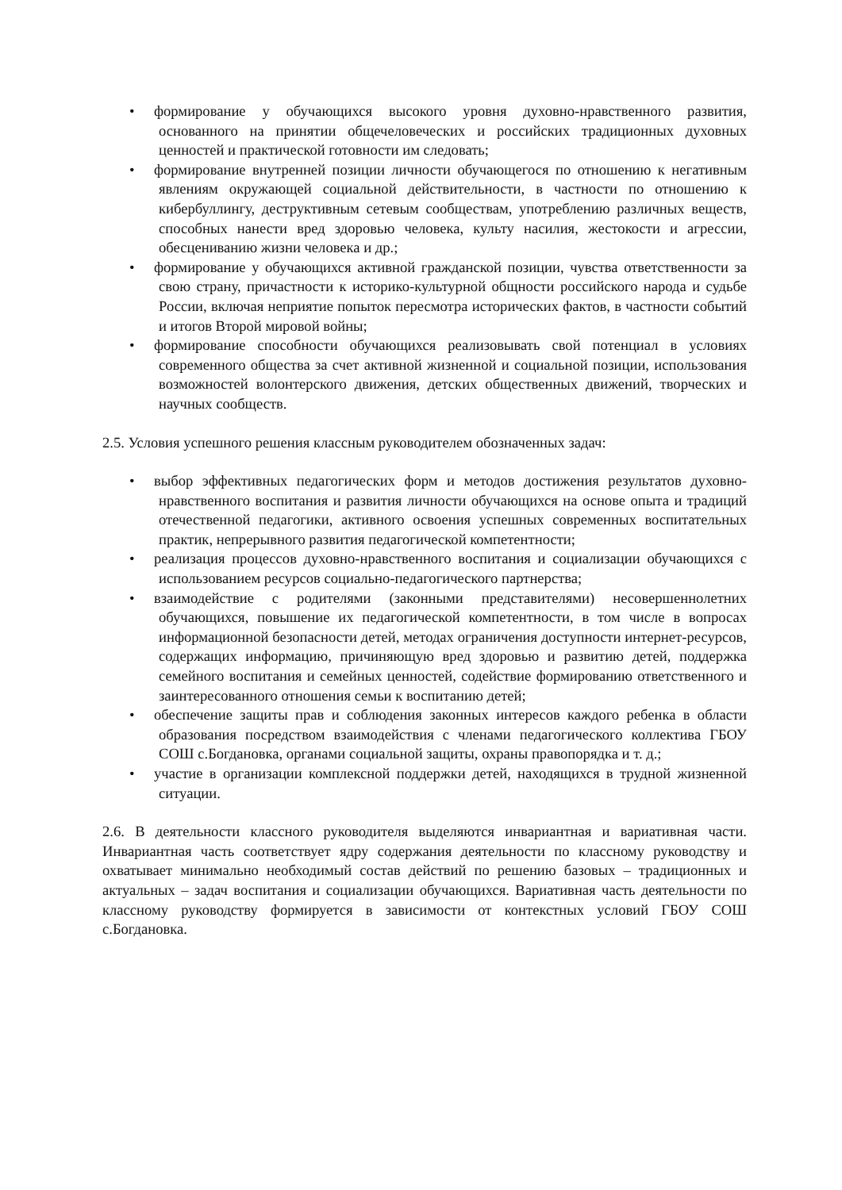• формирование у обучающихся высокого уровня духовно-нравственного развития, основанного на принятии общечеловеческих и российских традиционных духовных ценностей и практической готовности им следовать;
• формирование внутренней позиции личности обучающегося по отношению к негативным явлениям окружающей социальной действительности, в частности по отношению к кибербуллингу, деструктивным сетевым сообществам, употреблению различных веществ, способных нанести вред здоровью человека, культу насилия, жестокости и агрессии, обесцениванию жизни человека и др.;
• формирование у обучающихся активной гражданской позиции, чувства ответственности за свою страну, причастности к историко-культурной общности российского народа и судьбе России, включая неприятие попыток пересмотра исторических фактов, в частности событий и итогов Второй мировой войны;
• формирование способности обучающихся реализовывать свой потенциал в условиях современного общества за счет активной жизненной и социальной позиции, использования возможностей волонтерского движения, детских общественных движений, творческих и научных сообществ.
2.5. Условия успешного решения классным руководителем обозначенных задач:
• выбор эффективных педагогических форм и методов достижения результатов духовно-нравственного воспитания и развития личности обучающихся на основе опыта и традиций отечественной педагогики, активного освоения успешных современных воспитательных практик, непрерывного развития педагогической компетентности;
• реализация процессов духовно-нравственного воспитания и социализации обучающихся с использованием ресурсов социально-педагогического партнерства;
• взаимодействие с родителями (законными представителями) несовершеннолетних обучающихся, повышение их педагогической компетентности, в том числе в вопросах информационной безопасности детей, методах ограничения доступности интернет-ресурсов, содержащих информацию, причиняющую вред здоровью и развитию детей, поддержка семейного воспитания и семейных ценностей, содействие формированию ответственного и заинтересованного отношения семьи к воспитанию детей;
• обеспечение защиты прав и соблюдения законных интересов каждого ребенка в области образования посредством взаимодействия с членами педагогического коллектива ГБОУ СОШ с.Богдановка, органами социальной защиты, охраны правопорядка и т. д.;
• участие в организации комплексной поддержки детей, находящихся в трудной жизненной ситуации.
2.6. В деятельности классного руководителя выделяются инвариантная и вариативная части. Инвариантная часть соответствует ядру содержания деятельности по классному руководству и охватывает минимально необходимый состав действий по решению базовых – традиционных и актуальных – задач воспитания и социализации обучающихся. Вариативная часть деятельности по классному руководству формируется в зависимости от контекстных условий ГБОУ СОШ с.Богдановка.